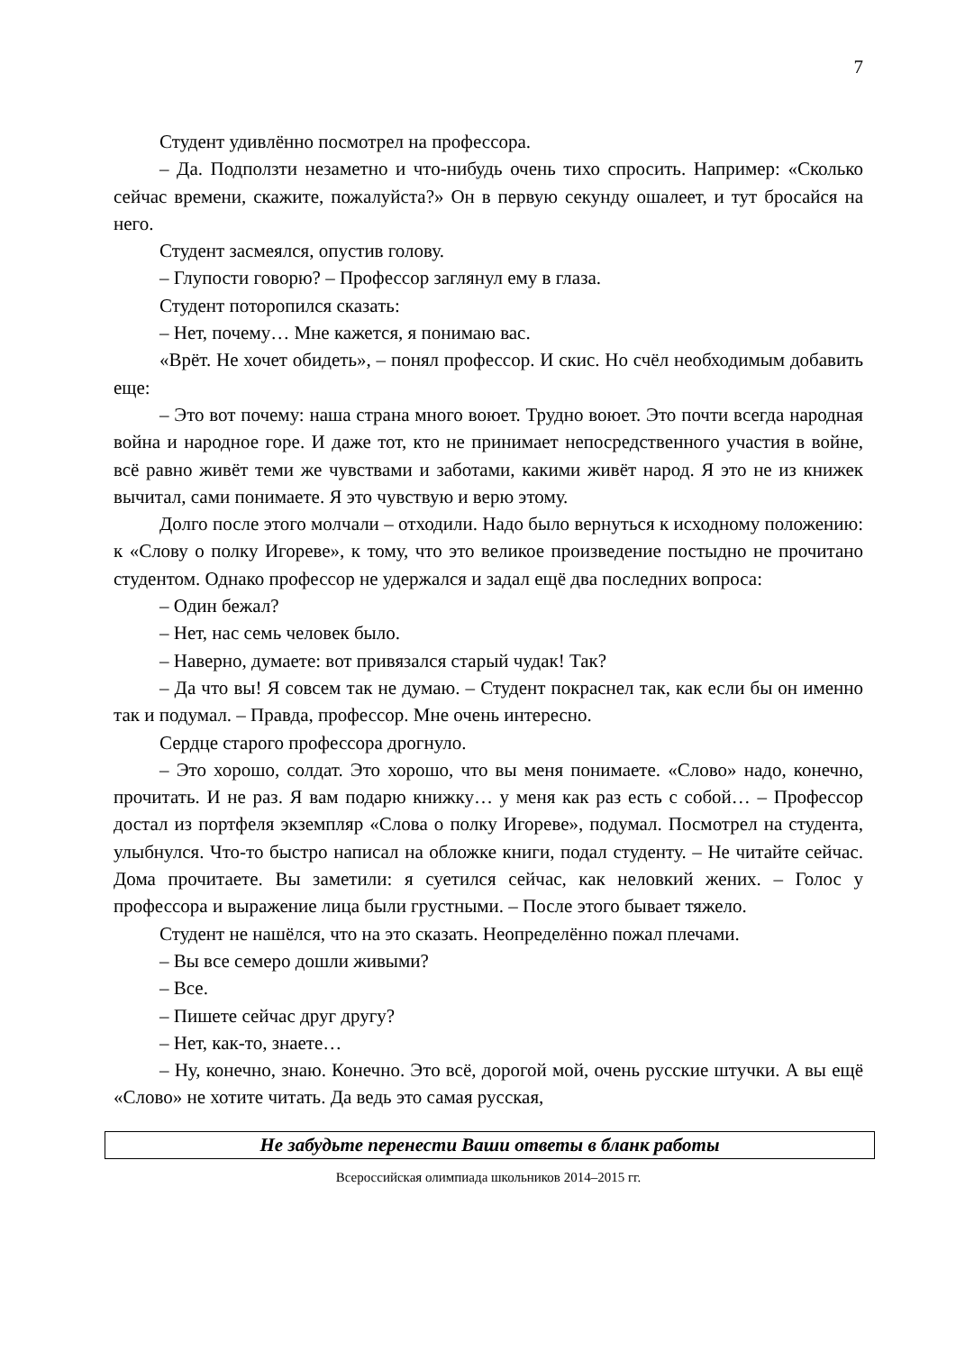7
Студент удивлённо посмотрел на профессора.
– Да. Подползти незаметно и что-нибудь очень тихо спросить. Например: «Сколько сейчас времени, скажите, пожалуйста?» Он в первую секунду ошалеет, и тут бросайся на него.
Студент засмеялся, опустив голову.
– Глупости говорю? – Профессор заглянул ему в глаза.
Студент поторопился сказать:
– Нет, почему… Мне кажется, я понимаю вас.
«Врёт. Не хочет обидеть», – понял профессор. И скис. Но счёл необходимым добавить еще:
– Это вот почему: наша страна много воюет. Трудно воюет. Это почти всегда народная война и народное горе. И даже тот, кто не принимает непосредственного участия в войне, всё равно живёт теми же чувствами и заботами, какими живёт народ. Я это не из книжек вычитал, сами понимаете. Я это чувствую и верю этому.
Долго после этого молчали – отходили. Надо было вернуться к исходному положению: к «Слову о полку Игореве», к тому, что это великое произведение постыдно не прочитано студентом. Однако профессор не удержался и задал ещё два последних вопроса:
– Один бежал?
– Нет, нас семь человек было.
– Наверно, думаете: вот привязался старый чудак! Так?
– Да что вы! Я совсем так не думаю. – Студент покраснел так, как если бы он именно так и подумал. – Правда, профессор. Мне очень интересно.
Сердце старого профессора дрогнуло.
– Это хорошо, солдат. Это хорошо, что вы меня понимаете. «Слово» надо, конечно, прочитать. И не раз. Я вам подарю книжку… у меня как раз есть с собой… – Профессор достал из портфеля экземпляр «Слова о полку Игореве», подумал. Посмотрел на студента, улыбнулся. Что-то быстро написал на обложке книги, подал студенту. – Не читайте сейчас. Дома прочитаете. Вы заметили: я суетился сейчас, как неловкий жених. – Голос у профессора и выражение лица были грустными. – После этого бывает тяжело.
Студент не нашёлся, что на это сказать. Неопределённо пожал плечами.
– Вы все семеро дошли живыми?
– Все.
– Пишете сейчас друг другу?
– Нет, как-то, знаете…
– Ну, конечно, знаю. Конечно. Это всё, дорогой мой, очень русские штучки. А вы ещё «Слово» не хотите читать. Да ведь это самая русская,
Не забудьте перенести Ваши ответы в бланк работы
Всероссийская олимпиада школьников 2014–2015 гг.